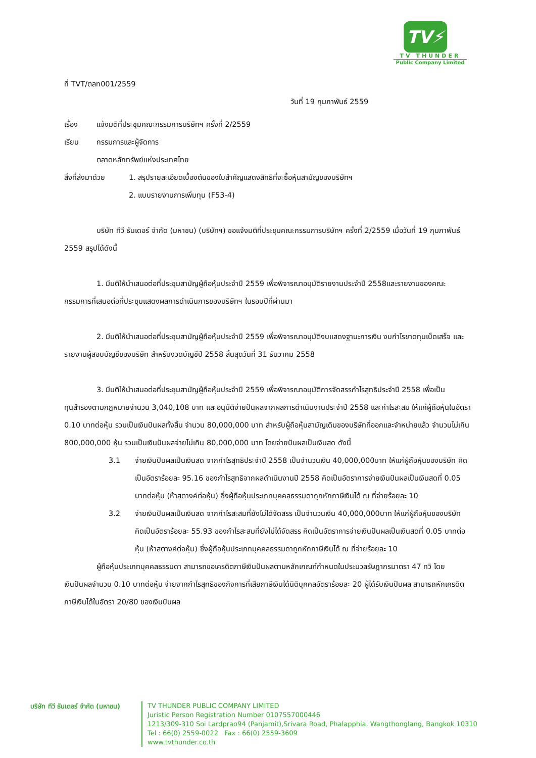TV⚡
TV THUNDER
Public Company Limited
ที่ TVT/ตลท001/2559
วันที่ 19 กุมภาพันธ์ 2559
เรื่อง แจ้งมติที่ประชุมคณะกรรมการบริษัทฯ ครั้งที่ 2/2559
เรียน กรรมการและผู้จัดการ
ตลาดหลักทรัพย์แห่งประเทศไทย
สิ่งที่ส่งมาด้วย 1. สรุปรายละเอียดเบื้องต้นของใบสำคัญแสดงสิทธิที่จะซื้อหุ้นสามัญของบริษัทฯ
2. แบบรายงานการเพิ่มทุน (F53-4)
บริษัท ทีวี ธันเดอร์ จำกัด (มหาชน) (บริษัทฯ) ขอแจ้งมติที่ประชุมคณะกรรมการบริษัทฯ ครั้งที่ 2/2559 เมื่อวันที่ 19 กุมภาพันธ์ 2559 สรุปได้ดังนี้
1. มีมติให้นำเสนอต่อที่ประชุมสามัญผู้ถือหุ้นประจำปี 2559 เพื่อพิจารณาอนุมัติรายงานประจำปี 2558และรายงานของคณะกรรมการที่เสนอต่อที่ประชุมแสดงผลการดำเนินการของบริษัทฯ ในรอบปีที่ผ่านมา
2. มีมติให้นำเสนอต่อที่ประชุมสามัญผู้ถือหุ้นประจำปี 2559 เพื่อพิจารณาอนุมัติงบแสดงฐานะการเงิน งบกำไรขาดทุนเบ็ดเสร็จ และรายงานผู้สอบบัญชีของบริษัท สำหรับงวดบัญชีปี 2558 สิ้นสุดวันที่ 31 ธันวาคม 2558
3. มีมติให้นำเสนอต่อที่ประชุมสามัญผู้ถือหุ้นประจำปี 2559 เพื่อพิจารณาอนุมัติการจัดสรรกำไรสุทธิประจำปี 2558 เพื่อเป็นทุนสำรองตามกฎหมายจำนวน 3,040,108 บาท และอนุมัติจ่ายปันผลจากผลการดำเนินงานประจำปี 2558 และกำไรสะสม ให้แก่ผู้ถือหุ้นในอัตรา 0.10 บาทต่อหุ้น รวมเป็นเงินปันผลทั้งสิ้น จำนวน 80,000,000 บาท สำหรับผู้ถือหุ้นสามัญเดิมของบริษัทที่ออกและจำหน่ายแล้ว จำนวนไม่เกิน 800,000,000 หุ้น รวมเป็นเงินปันผลจ่ายไม่เกิน 80,000,000 บาท โดยจ่ายปันผลเป็นเงินสด ดังนี้
3.1 จ่ายเงินปันผลเป็นเงินสด จากกำไรสุทธิประจำปี 2558 เป็นจำนวนเงิน 40,000,000บาท ให้แก่ผู้ถือหุ้นของบริษัท คิดเป็นอัตราร้อยละ 95.16 ของกำไรสุทธิจากผลดำเนินงานปี 2558 คิดเป็นอัตราการจ่ายเงินปันผลเป็นเงินสดที่ 0.05 บาทต่อหุ้น (ห้าสตางค์ต่อหุ้น) ซึ่งผู้ถือหุ้นประเภทบุคคลธรรมดาถูกหักภาษีเงินได้ ณ ที่จ่ายร้อยละ 10
3.2 จ่ายเงินปันผลเป็นเงินสด จากกำไรสะสมที่ยังไม่ได้จัดสรร เป็นจำนวนเงิน 40,000,000บาท ให้แก่ผู้ถือหุ้นของบริษัท คิดเป็นอัตราร้อยละ 55.93 ของกำไรสะสมที่ยังไม่ได้จัดสรร คิดเป็นอัตราการจ่ายเงินปันผลเป็นเงินสดที่ 0.05 บาทต่อหุ้น (ห้าสตางค์ต่อหุ้น) ซึ่งผู้ถือหุ้นประเภทบุคคลธรรมดาถูกหักภาษีเงินได้ ณ ที่จ่ายร้อยละ 10
ผู้ถือหุ้นประเภทบุคคลธรรมดา สามารถขอเครดิตภาษีเงินปันผลตามหลักเกณฑ์กำหนดในประมวลรัษฎากรมาตรา 47 ทวิ โดยเงินปันผลจำนวน 0.10 บาทต่อหุ้น จ่ายจากกำไรสุทธิของกิจการที่เสียภาษีเงินได้นิติบุคคลอัตราร้อยละ 20 ผู้ได้รับเงินปันผล สามารถหักเครดิตภาษีเงินได้ในอัตรา 20/80 ของเงินปันผล
บริษัท ทีวี ธันเดอร์ จำกัด (มหาชน)
TV THUNDER PUBLIC COMPANY LIMITED
Juristic Person Registration Number 0107557000446
1213/309-310 Soi Lardprao94 (Panjamit),Srivara Road, Phalapphia, Wangthonglang, Bangkok 10310
Tel : 66(0) 2559-0022 Fax : 66(0) 2559-3609
www.tvthunder.co.th